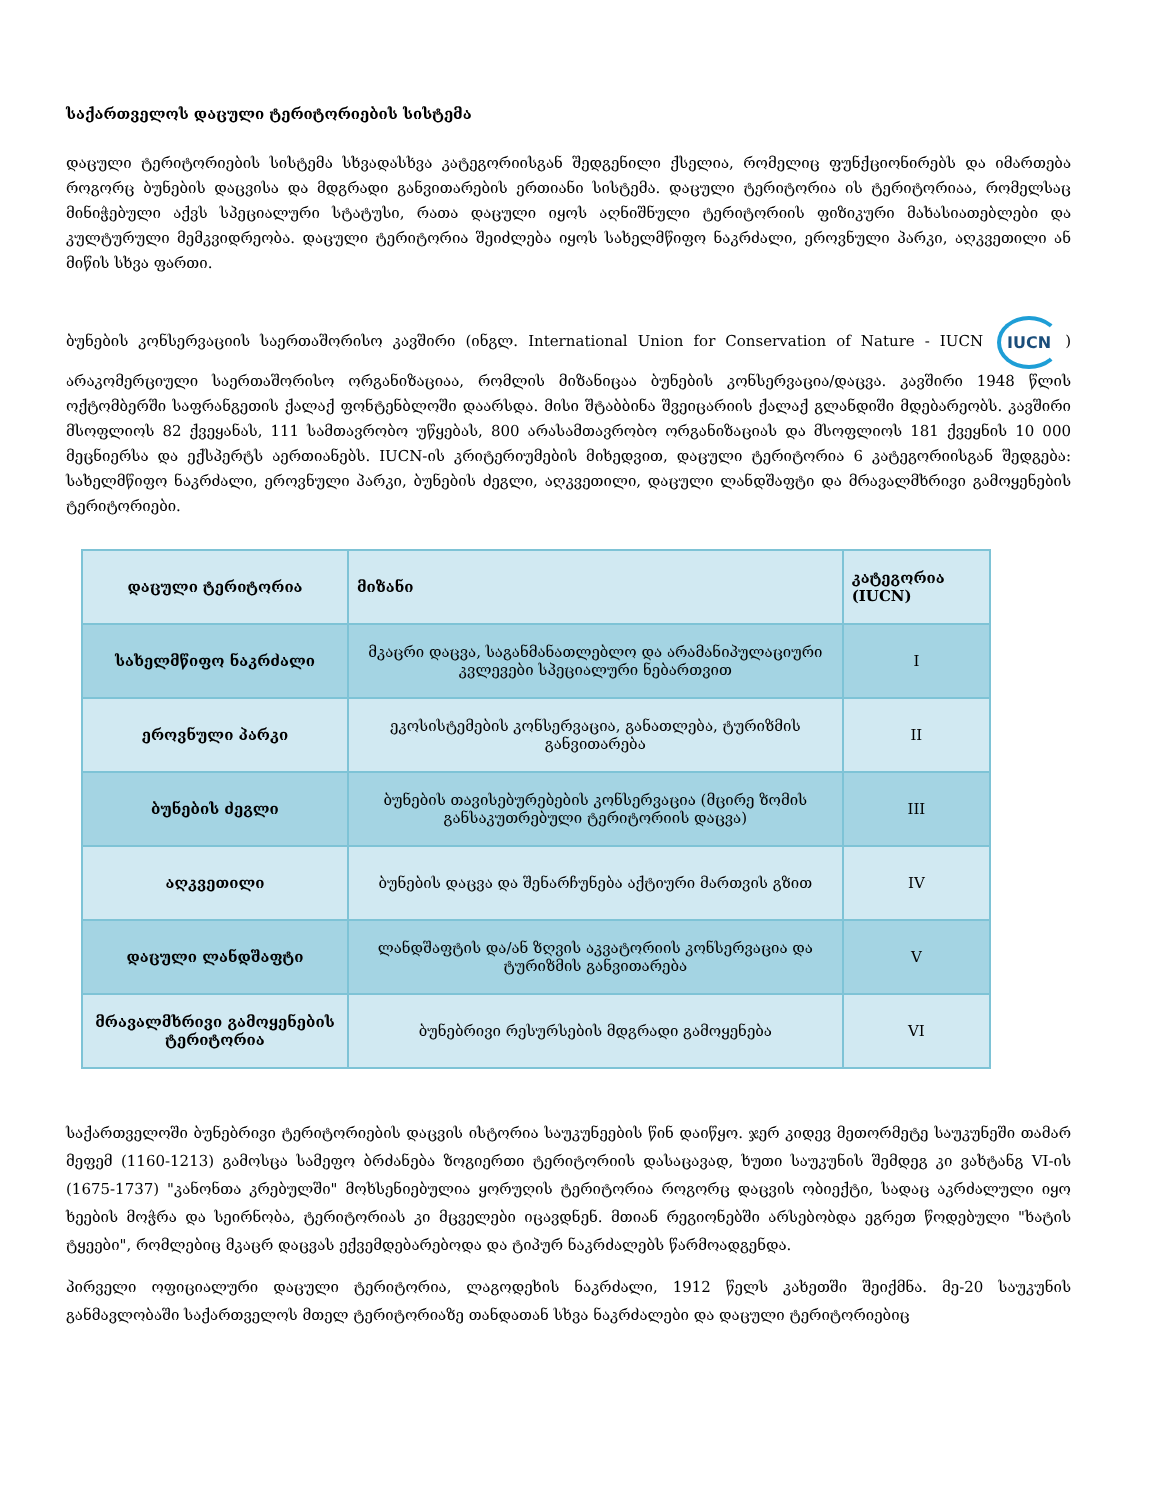საქართველოს დაცული ტერიტორიების სისტემა
დაცული ტერიტორიების სისტემა სხვადასხვა კატეგორიისგან შედგენილი ქსელია, რომელიც ფუნქციონირებს და იმართება როგორც ბუნების დაცვისა და მდგრადი განვითარების ერთიანი სისტემა. დაცული ტერიტორია ის ტერიტორიაა, რომელსაც მინიჭებული აქვს სპეციალური სტატუსი, რათა დაცული იყოს აღნიშნული ტერიტორიის ფიზიკური მახასიათებლები და კულტურული მემკვიდრეობა. დაცული ტერიტორია შეიძლება იყოს სახელმწიფო ნაკრძალი, ეროვნული პარკი, აღკვეთილი ან მიწის სხვა ფართი.
ბუნების კონსერვაციის საერთაშორისო კავშირი (ინგლ. International Union for Conservation of Nature - IUCN IUCN) არაკომერციული საერთაშორისო ორგანიზაციაა, რომლის მიზანიცაა ბუნების კონსერვაცია/დაცვა. კავშირი 1948 წლის ოქტომბერში საფრანგეთის ქალაქ ფონტენბლოში დაარსდა. მისი შტაბბინა შვეიცარიის ქალაქ გლანდიში მდებარეობს. კავშირი მსოფლიოს 82 ქვეყანას, 111 სამთავრობო უწყებას, 800 არასამთავრობო ორგანიზაციას და მსოფლიოს 181 ქვეყნის 10 000 მეცნიერსა და ექსპერტს აერთიანებს. IUCN-ის კრიტერიუმების მიხედვით, დაცული ტერიტორია 6 კატეგორიისგან შედგება: სახელმწიფო ნაკრძალი, ეროვნული პარკი, ბუნების ძეგლი, აღკვეთილი, დაცული ლანდშაფტი და მრავალმხრივი გამოყენების ტერიტორიები.
| დაცული ტერიტორია | მიზანი | კატეგორია (IUCN) |
| --- | --- | --- |
| სახელმწიფო ნაკრძალი | მკაცრი დაცვა, საგანმანათლებლო და არამანიპულაციური კვლევები სპეციალური ნებართვით | I |
| ეროვნული პარკი | ეკოსისტემების კონსერვაცია, განათლება, ტურიზმის განვითარება | II |
| ბუნების ძეგლი | ბუნების თავისებურებების კონსერვაცია (მცირე ზომის განსაკუთრებული ტერიტორიის დაცვა) | III |
| აღკვეთილი | ბუნების დაცვა და შენარჩუნება აქტიური მართვის გზით | IV |
| დაცული ლანდშაფტი | ლანდშაფტის და/ან ზღვის აკვატორიის კონსერვაცია და ტურიზმის განვითარება | V |
| მრავალმხრივი გამოყენების ტერიტორია | ბუნებრივი რესურსების მდგრადი გამოყენება | VI |
საქართველოში ბუნებრივი ტერიტორიების დაცვის ისტორია საუკუნეების წინ დაიწყო. ჯერ კიდევ მეთორმეტე საუკუნეში თამარ მეფემ (1160-1213) გამოსცა სამეფო ბრძანება ზოგიერთი ტერიტორიის დასაცავად, ხუთი საუკუნის შემდეგ კი ვახტანგ VI-ის (1675-1737) "კანონთა კრებულში" მოხსენიებულია ყორუღის ტერიტორია როგორც დაცვის ობიექტი, სადაც აკრძალული იყო ხეების მოჭრა და სეირნობა, ტერიტორიას კი მცველები იცავდნენ. მთიან რეგიონებში არსებობდა ეგრეთ წოდებული "ხატის ტყეები", რომლებიც მკაცრ დაცვას ექვემდებარებოდა და ტიპურ ნაკრძალებს წარმოადგენდა.
პირველი ოფიციალური დაცული ტერიტორია, ლაგოდეხის ნაკრძალი, 1912 წელს კახეთში შეიქმნა. მე-20 საუკუნის განმავლობაში საქართველოს მთელ ტერიტორიაზე თანდათან სხვა ნაკრძალები და დაცული ტერიტორიებიც